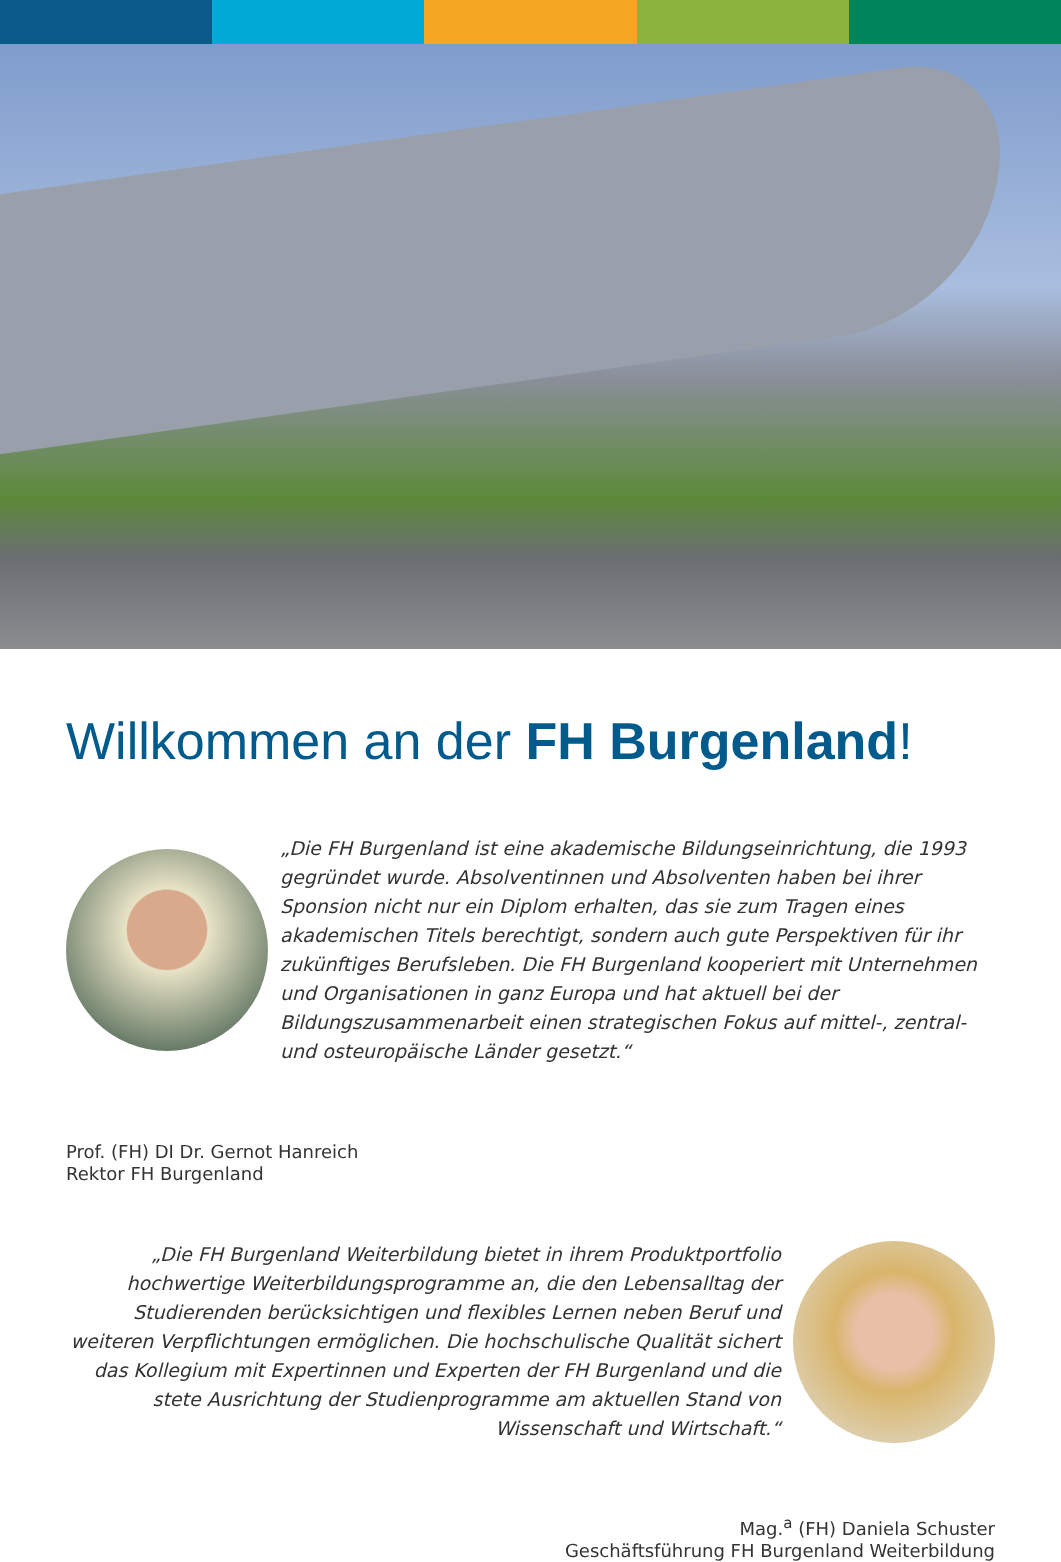Willkommen an der FH Burgenland!
„Die FH Burgenland ist eine akademische Bildungseinrichtung, die 1993 gegründet wurde. Absolventinnen und Absolventen haben bei ihrer Sponsion nicht nur ein Diplom erhalten, das sie zum Tragen eines akademischen Titels berechtigt, sondern auch gute Perspektiven für ihr zukünftiges Berufsleben. Die FH Burgenland kooperiert mit Unternehmen und Organisationen in ganz Europa und hat aktuell bei der Bildungszusammenarbeit einen strategischen Fokus auf mittel-, zentral- und osteuropäische Länder gesetzt.“
Prof. (FH) DI Dr. Gernot Hanreich
Rektor FH Burgenland
„Die FH Burgenland Weiterbildung bietet in ihrem Produktportfolio hochwertige Weiterbildungsprogramme an, die den Lebensalltag der Studierenden berücksichtigen und flexibles Lernen neben Beruf und weiteren Verpflichtungen ermöglichen. Die hochschulische Qualität sichert das Kollegium mit Expertinnen und Experten der FH Burgenland und die stete Ausrichtung der Studienprogramme am aktuellen Stand von Wissenschaft und Wirtschaft.“
Mag.<sup>a</sup> (FH) Daniela Schuster
Geschäftsführung FH Burgenland Weiterbildung